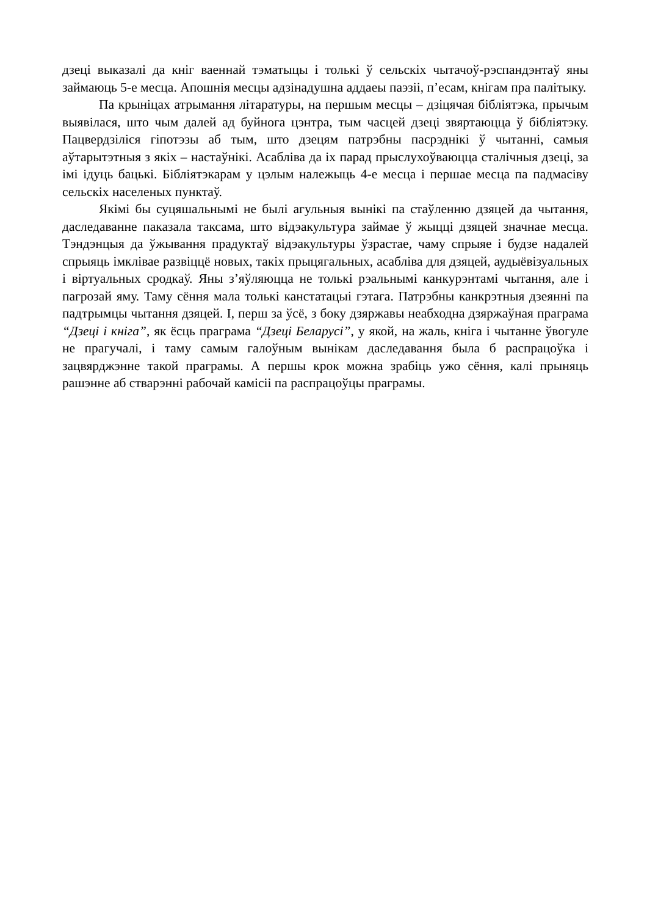дзеці выказалі да кніг ваеннай тэматыцы і толькі ў сельскіх чытачоў-рэспандэнтаў яны займаюць 5-е месца. Апошнія месцы адзінадушна аддаеы паэзіі, п’есам, кнігам пра палітыку.
Па крыніцах атрымання літаратуры, на першым месцы – дзіцячая бібліятэка, прычым выявілася, што чым далей ад буйнога цэнтра, тым часцей дзеці звяртаюцца ў бібліятэку. Пацвердзіліся гіпотэзы аб тым, што дзецям патрэбны пасрэднікі ў чытанні, самыя аўтарытэтныя з якіх – настаўнікі. Асабліва да іх парад прыслухоўваюцца сталічныя дзеці, за імі ідуць бацькі. Бібліятэкарам у цэлым належыць 4-е месца і першае месца па падмасіву сельскіх населеных пунктаў.
Якімі бы суцяшальнымі не былі агульныя вынікі па стаўленню дзяцей да чытання, даследаванне паказала таксама, што відэакультура займае ў жыцці дзяцей значнае месца. Тэндэнцыя да ўжывання прадуктаў відэакультуры ўзрастае, чаму спрыяе і будзе надалей спрыяць імклівае развіццё новых, такіх прыцягальных, асабліва для дзяцей, аудыёвізуальных і віртуальных сродкаў. Яны з’яўляюцца не толькі рэальнымі канкурэнтамі чытання, але і пагрозай яму. Таму сёння мала толькі канстатацыі гэтага. Патрэбны канкрэтныя дзеянні па падтрымцы чытання дзяцей. І, перш за ўсё, з боку дзяржавы неабходна дзяржаўная праграма “Дзеці і кніга”, як ёсць праграма “Дзеці Беларусі”, у якой, на жаль, кніга і чытанне ўвогуле не прагучалі, і таму самым галоўным вынікам даследавання была б распрацоўка і зацвярджэнне такой праграмы. А першы крок можна зрабіць ужо сёння, калі прыняць рашэнне аб стварэнні рабочай камісіі па распрацоўцы праграмы.